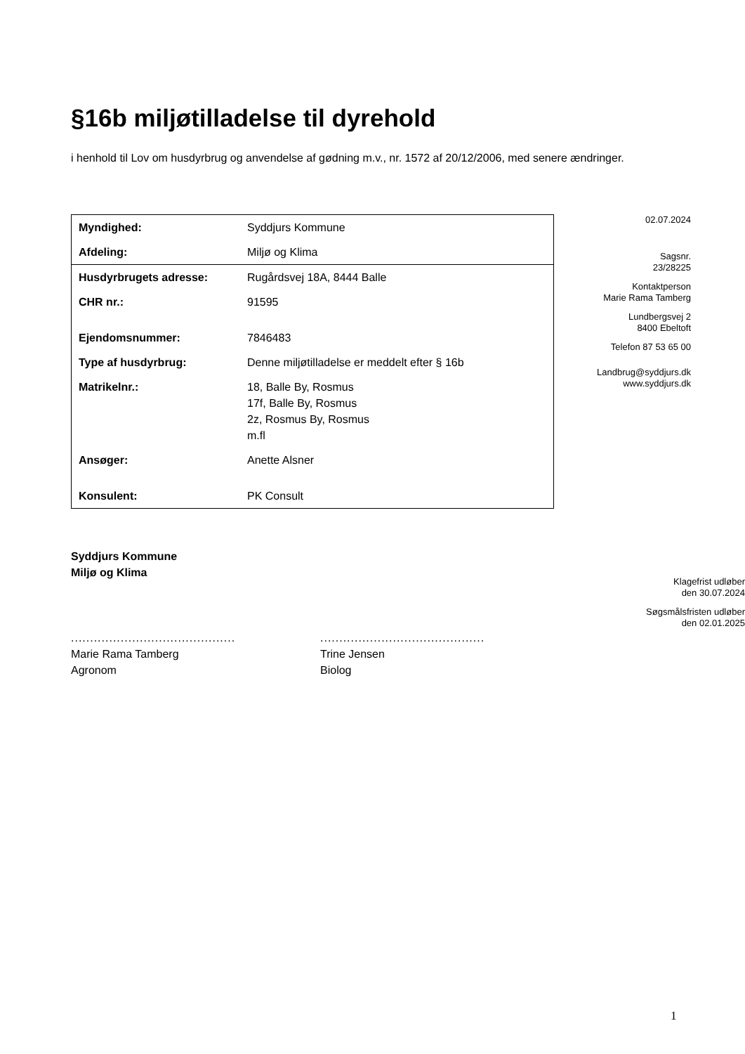§16b miljøtilladelse til dyrehold
i henhold til Lov om husdyrbrug og anvendelse af gødning m.v., nr. 1572 af 20/12/2006, med senere ændringer.
| Myndighed: | Syddjurs Kommune |
| Afdeling: | Miljø og Klima |
| Husdyrbrugets adresse: | Rugårdsvej 18A, 8444 Balle |
| CHR nr.: | 91595 |
| Ejendomsnummer: | 7846483 |
| Type af husdyrbrug: | Denne miljøtilladelse er meddelt efter § 16b |
| Matrikelnr.: | 18, Balle By, Rosmus 17f, Balle By, Rosmus 2z, Rosmus By, Rosmus m.fl |
| Ansøger: | Anette Alsner |
| Konsulent: | PK Consult |
02.07.2024
Sagsnr.
23/28225
Kontaktperson
Marie Rama Tamberg
Lundbergsvej 2
8400 Ebeltoft
Telefon 87 53 65 00
Landbrug@syddjurs.dk
www.syddjurs.dk
Syddjurs Kommune
Miljø og Klima
Klagefrist udløber
den 30.07.2024
Søgsmålsfristen udløber
den 02.01.2025
...........................................
Marie Rama Tamberg
Agronom
...........................................
Trine Jensen
Biolog
1